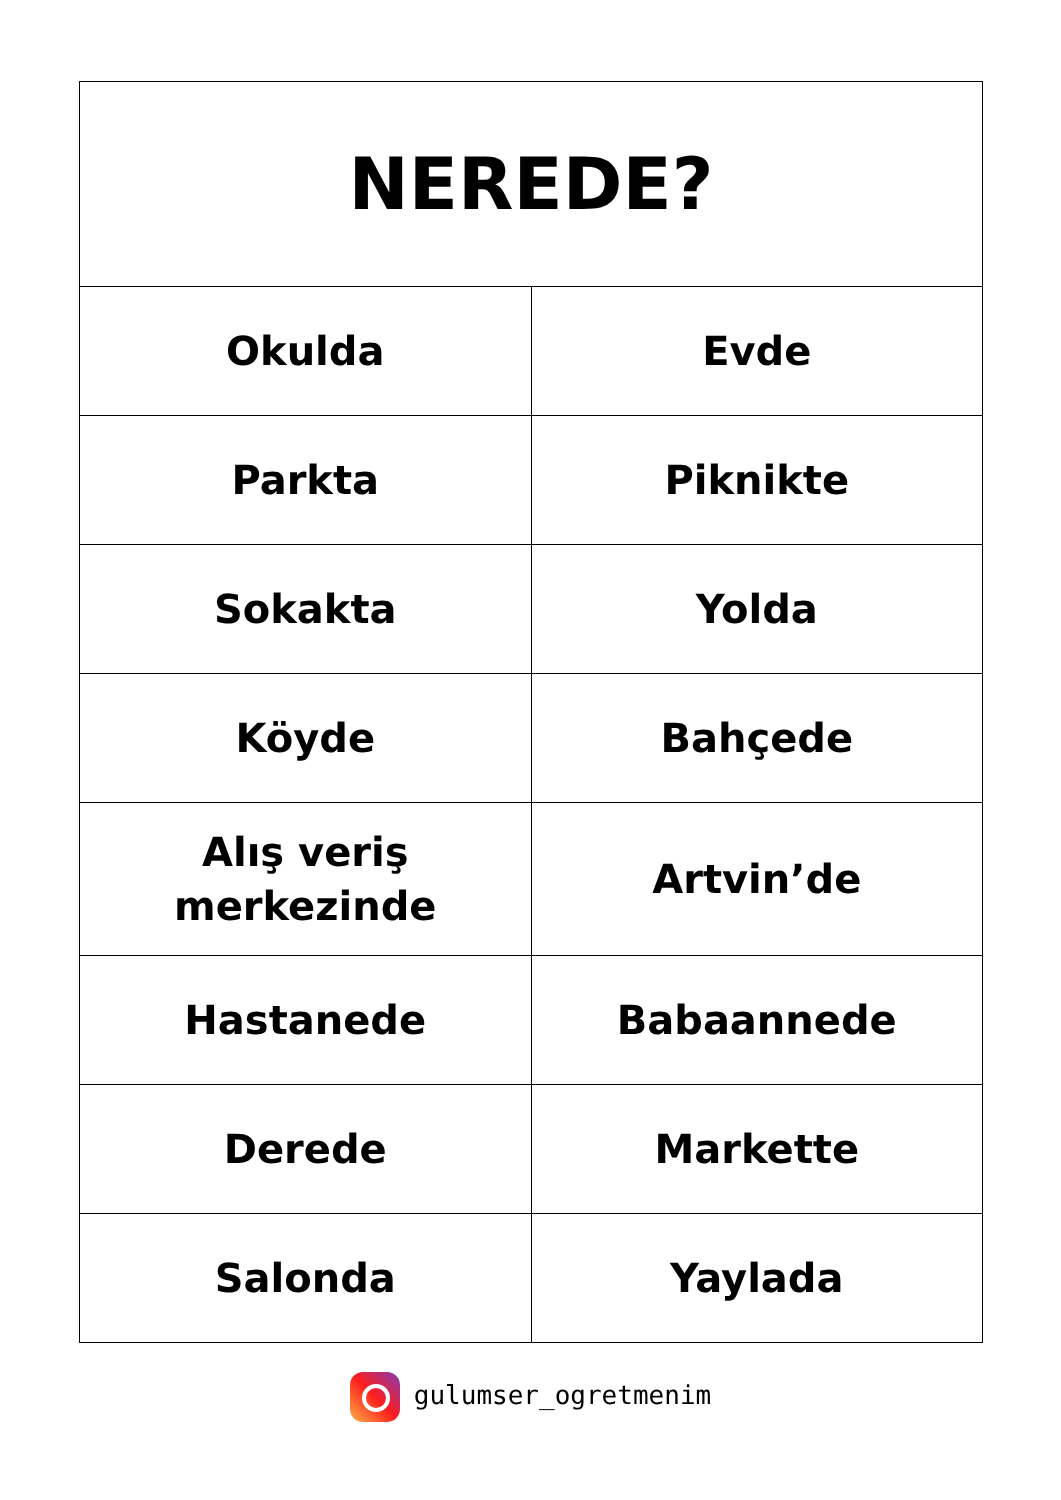| NEREDE? | |
| --- | --- |
| Okulda | Evde |
| Parkta | Piknikte |
| Sokakta | Yolda |
| Köyde | Bahçede |
| Alış veriş merkezinde | Artvin’de |
| Hastanede | Babaannede |
| Derede | Markette |
| Salonda | Yaylada |
gulumser_ogretmenim